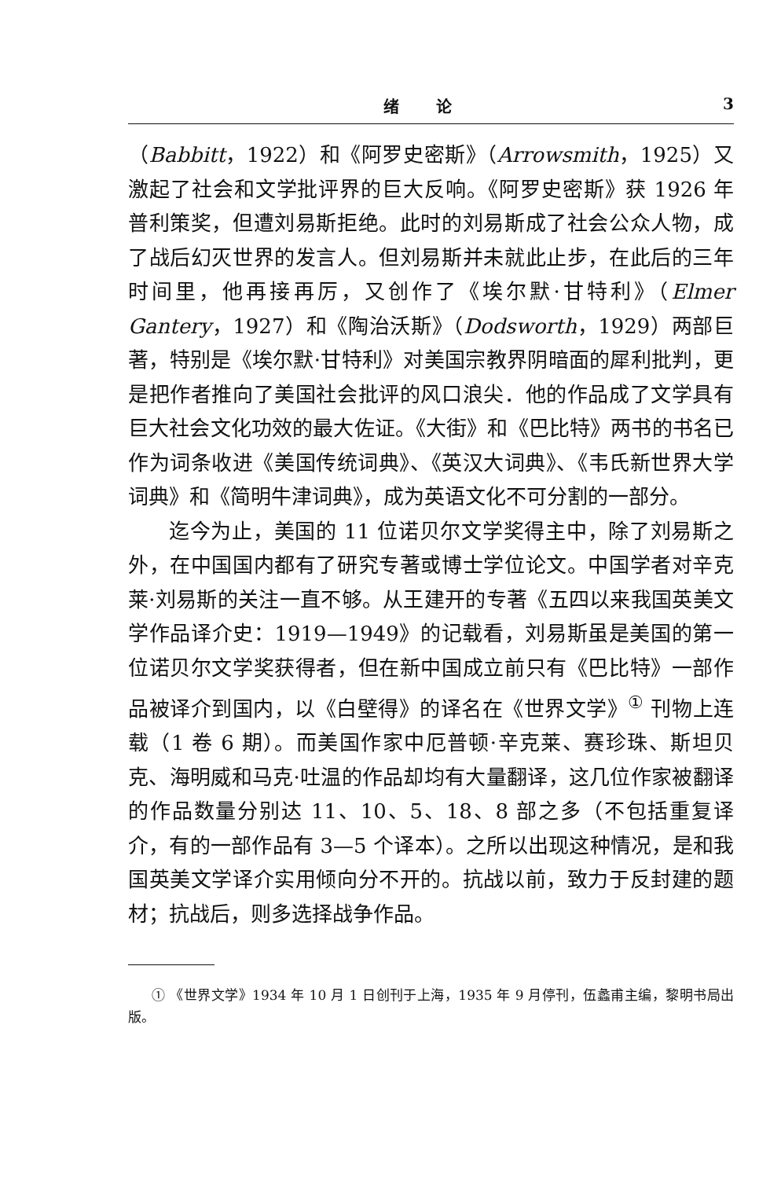绪 论 3
（Babbitt，1922）和《阿罗史密斯》（Arrowsmith，1925）又激起了社会和文学批评界的巨大反响。《阿罗史密斯》获 1926 年普利策奖，但遭刘易斯拒绝。此时的刘易斯成了社会公众人物，成了战后幻灭世界的发言人。但刘易斯并未就此止步，在此后的三年时间里，他再接再厉，又创作了《埃尔默·甘特利》（Elmer Gantery，1927）和《陶治沃斯》（Dodsworth，1929）两部巨著，特别是《埃尔默·甘特利》对美国宗教界阴暗面的犀利批判，更是把作者推向了美国社会批评的风口浪尖．他的作品成了文学具有巨大社会文化功效的最大佐证。《大街》和《巴比特》两书的书名已作为词条收进《美国传统词典》、《英汉大词典》、《韦氏新世界大学词典》和《简明牛津词典》，成为英语文化不可分割的一部分。
迄今为止，美国的 11 位诺贝尔文学奖得主中，除了刘易斯之外，在中国国内都有了研究专著或博士学位论文。中国学者对辛克莱·刘易斯的关注一直不够。从王建开的专著《五四以来我国英美文学作品译介史：1919—1949》的记载看，刘易斯虽是美国的第一位诺贝尔文学奖获得者，但在新中国成立前只有《巴比特》一部作品被译介到国内，以《白壁得》的译名在《世界文学》<sup>①</sup> 刊物上连载（1 卷 6 期）。而美国作家中厄普顿·辛克莱、赛珍珠、斯坦贝克、海明威和马克·吐温的作品却均有大量翻译，这几位作家被翻译的作品数量分别达 11、10、5、18、8 部之多（不包括重复译介，有的一部作品有 3—5 个译本）。之所以出现这种情况，是和我国英美文学译介实用倾向分不开的。抗战以前，致力于反封建的题材；抗战后，则多选择战争作品。
① 《世界文学》1934 年 10 月 1 日创刊于上海，1935 年 9 月停刊，伍蠡甫主编，黎明书局出版。